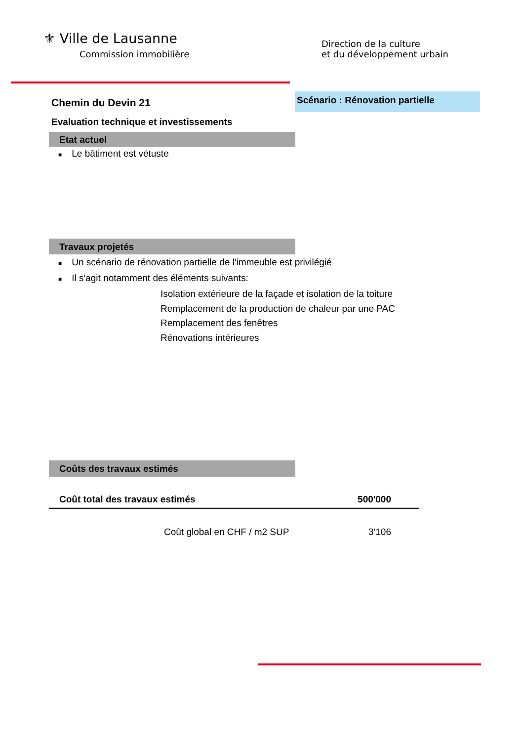⚜ Ville de Lausanne
Commission immobilière
Direction de la culture
et du développement urbain
Chemin du Devin 21 Scénario : Rénovation partielle
Evaluation technique et investissements
Etat actuel
■ Le bâtiment est vétuste
Travaux projetés
■ Un scénario de rénovation partielle de l'immeuble est privilégié
■ Il s'agit notamment des éléments suivants:
Isolation extérieure de la façade et isolation de la toiture
Remplacement de la production de chaleur par une PAC
Remplacement des fenêtres
Rénovations intérieures
Coûts des travaux estimés
| Coût total des travaux estimés | 500'000 |
| Coût global en CHF / m2 SUP | 3'106 |